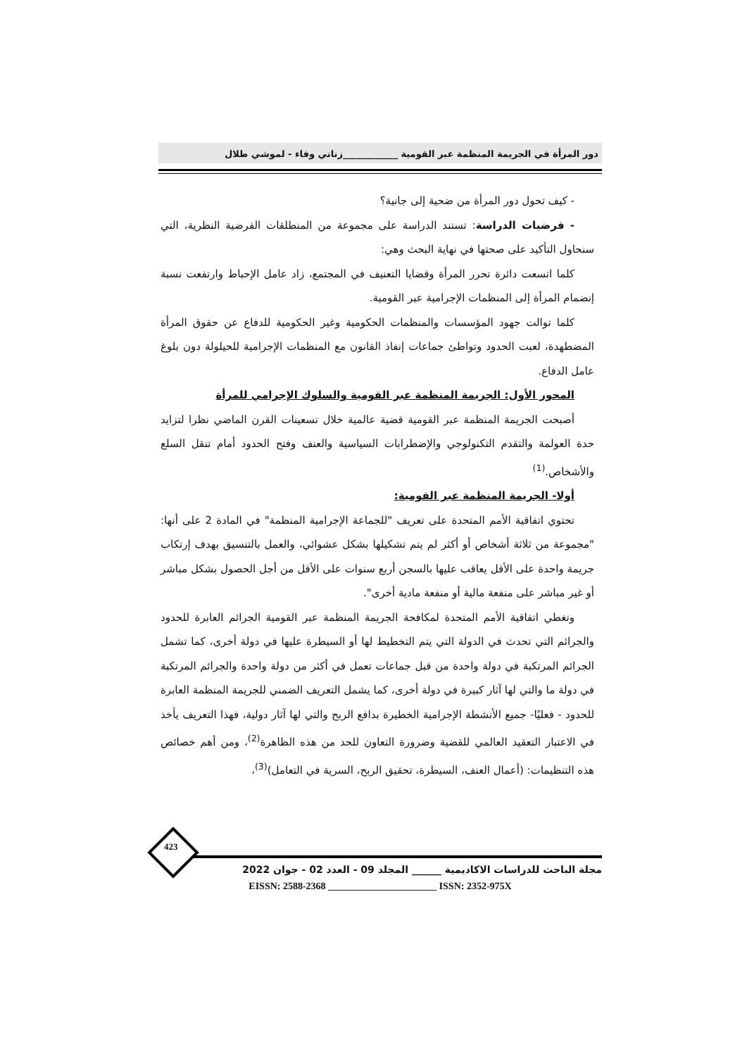دور المرأة في الجريمة المنظمة عبر القومية ____________زناتي وفاء - لموشي طلال
- كيف تحول دور المرأة من ضحية إلى جانية؟
- فرضيات الدراسة: تستند الدراسة على مجموعة من المنطلقات الفرضية النظرية، التي سنحاول التأكيد على صحتها في نهاية البحث وهي:
كلما اتسعت دائرة تحرر المرأة وقضايا التعنيف في المجتمع، زاد عامل الإحباط وارتفعت نسبة إنضمام المرأة إلى المنظمات الإجرامية عبر القومية.
كلما توالت جهود المؤسسات والمنظمات الحكومية وغير الحكومية للدفاع عن حقوق المرأة المضطهدة، لعبت الحدود وتواطئ جماعات إنفاذ القانون مع المنظمات الإجرامية للحيلولة دون بلوغ عامل الدفاع.
المحور الأول: الجريمة المنظمة عبر القومية والسلوك الإجرامي للمرأة
أصبحت الجريمة المنظمة عبر القومية قضية عالمية خلال تسعينات القرن الماضي نظرا لتزايد حدة العولمة والتقدم التكنولوجي والإضطرابات السياسية والعنف وفتح الحدود أمام تنقل السلع والأشخاص.<sup>(1)</sup>
أولا- الجريمة المنظمة عبر القومية:
تحتوي اتفاقية الأمم المتحدة على تعريف "للجماعة الإجرامية المنظمة" في المادة 2 على أنها: "مجموعة من ثلاثة أشخاص أو أكثر لم يتم تشكيلها بشكل عشوائي، والعمل بالتنسيق بهدف إرتكاب جريمة واحدة على الأقل يعاقب عليها بالسجن أربع سنوات على الأقل من أجل الحصول بشكل مباشر أو غير مباشر على منفعة مالية أو منفعة مادية أخرى".
وتغطي اتفاقية الأمم المتحدة لمكافحة الجريمة المنظمة عبر القومية الجرائم العابرة للحدود والجرائم التي تحدث في الدولة التي يتم التخطيط لها أو السيطرة عليها في دولة أخرى، كما تشمل الجرائم المرتكبة في دولة واحدة من قبل جماعات تعمل في أكثر من دولة واحدة والجرائم المرتكبة في دولة ما والتي لها آثار كبيرة في دولة أخرى، كما يشمل التعريف الضمني للجريمة المنظمة العابرة للحدود - فعليًا- جميع الأنشطة الإجرامية الخطيرة بدافع الربح والتي لها آثار دولية، فهذا التعريف يأخذ في الاعتبار التعقيد العالمي للقضية وضرورة التعاون للحد من هذه الظاهرة<sup>(2)</sup>، ومن أهم خصائص هذه التنظيمات: (أعمال العنف، السيطرة، تحقيق الربح، السرية في التعامل)<sup>(3)</sup>،
423
مجلة الباحث للدراسات الاكاديمية ______ المجلد 09 - العدد 02 - جوان 2022
EISSN: 2588-2368 ______________________ ISSN: 2352-975X